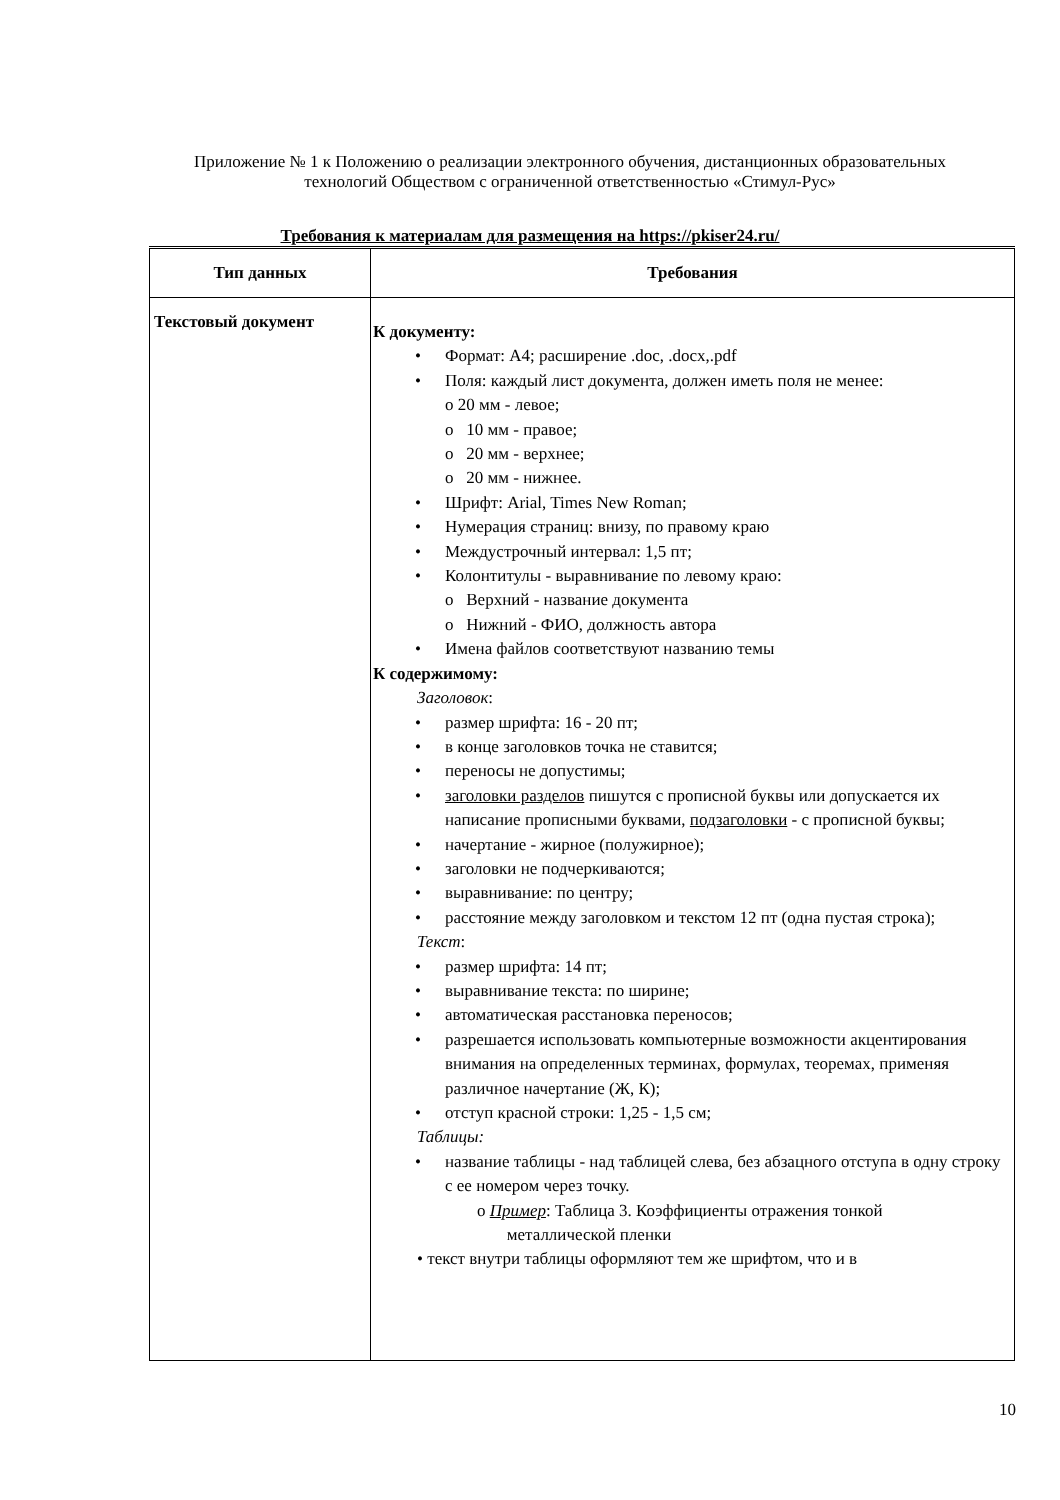Приложение № 1 к Положению о реализации электронного обучения, дистанционных образовательных технологий Обществом с ограниченной ответственностью «Стимул-Рус»
Требования к материалам для размещения на https://pkiser24.ru/
| Тип данных | Требования |
| --- | --- |
| Текстовый документ | К документу: • Формат: А4; расширение .doc, .docx,.pdf • Поля: каждый лист документа, должен иметь поля не менее: o 20 мм - левое; o 10 мм - правое; o 20 мм - верхнее; o 20 мм - нижнее. • Шрифт: Arial, Times New Roman; • Нумерация страниц: внизу, по правому краю • Междустрочный интервал: 1,5 пт; • Колонтитулы - выравнивание по левому краю: o Верхний - название документа o Нижний - ФИО, должность автора • Имена файлов соответствуют названию темы К содержимому: Заголовок : • размер шрифта: 16 - 20 пт; • в конце заголовков точка не ставится; • переносы не допустимы; • заголовки разделов пишутся с прописной буквы или допускается их написание прописными буквами, подзаголовки - с прописной буквы; • начертание - жирное (полужирное); • заголовки не подчеркиваются; • выравнивание: по центру; • расстояние между заголовком и текстом 12 пт (одна пустая строка); Текст : • размер шрифта: 14 пт; • выравнивание текста: по ширине; • автоматическая расстановка переносов; • разрешается использовать компьютерные возможности акцентирования внимания на определенных терминах, формулах, теоремах, применяя различное начертание (Ж, К); • отступ красной строки: 1,25 - 1,5 см; Таблицы: • название таблицы - над таблицей слева, без абзацного отступа в одну строку с ее номером через точку. o Пример : Таблица 3. Коэффициенты отражения тонкой металлической пленки • текст внутри таблицы оформляют тем же шрифтом, что и в |
10